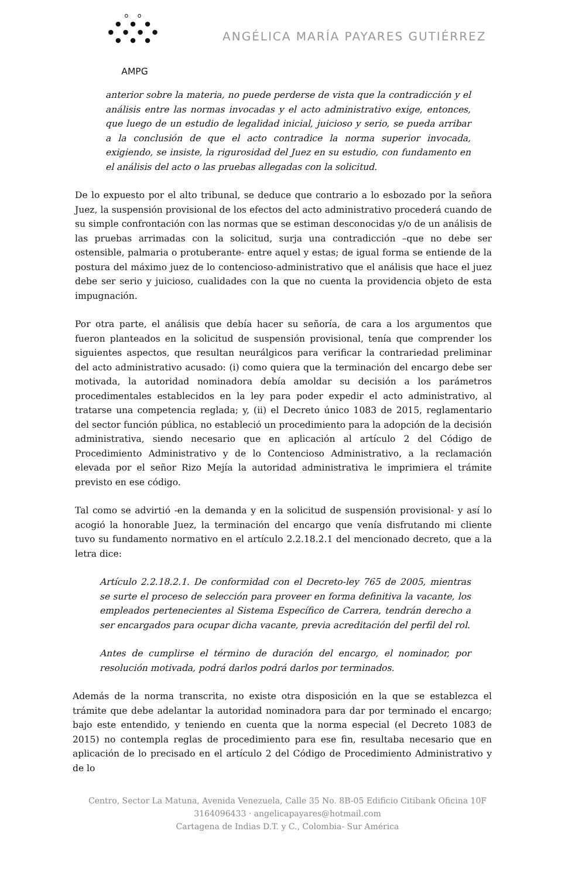o o
● ● ●
● ● ● ●
● ● ●
AMPG
ANGÉLICA MARÍA PAYARES GUTIÉRREZ
anterior sobre la materia, no puede perderse de vista que la contradicción y el análisis entre las normas invocadas y el acto administrativo exige, entonces, que luego de un estudio de legalidad inicial, juicioso y serio, se pueda arribar a la conclusión de que el acto contradice la norma superior invocada, exigiendo, se insiste, la rigurosidad del Juez en su estudio, con fundamento en el análisis del acto o las pruebas allegadas con la solicitud.
De lo expuesto por el alto tribunal, se deduce que contrario a lo esbozado por la señora Juez, la suspensión provisional de los efectos del acto administrativo procederá cuando de su simple confrontación con las normas que se estiman desconocidas y/o de un análisis de las pruebas arrimadas con la solicitud, surja una contradicción –que no debe ser ostensible, palmaria o protuberante- entre aquel y estas; de igual forma se entiende de la postura del máximo juez de lo contencioso-administrativo que el análisis que hace el juez debe ser serio y juicioso, cualidades con la que no cuenta la providencia objeto de esta impugnación.
Por otra parte, el análisis que debía hacer su señoría, de cara a los argumentos que fueron planteados en la solicitud de suspensión provisional, tenía que comprender los siguientes aspectos, que resultan neurálgicos para verificar la contrariedad preliminar del acto administrativo acusado: (i) como quiera que la terminación del encargo debe ser motivada, la autoridad nominadora debía amoldar su decisión a los parámetros procedimentales establecidos en la ley para poder expedir el acto administrativo, al tratarse una competencia reglada; y, (ii) el Decreto único 1083 de 2015, reglamentario del sector función pública, no estableció un procedimiento para la adopción de la decisión administrativa, siendo necesario que en aplicación al artículo 2 del Código de Procedimiento Administrativo y de lo Contencioso Administrativo, a la reclamación elevada por el señor Rizo Mejía la autoridad administrativa le imprimiera el trámite previsto en ese código.
Tal como se advirtió -en la demanda y en la solicitud de suspensión provisional- y así lo acogió la honorable Juez, la terminación del encargo que venía disfrutando mi cliente tuvo su fundamento normativo en el artículo 2.2.18.2.1 del mencionado decreto, que a la letra dice:
Artículo 2.2.18.2.1. De conformidad con el Decreto-ley 765 de 2005, mientras se surte el proceso de selección para proveer en forma definitiva la vacante, los empleados pertenecientes al Sistema Específico de Carrera, tendrán derecho a ser encargados para ocupar dicha vacante, previa acreditación del perfil del rol.
Antes de cumplirse el término de duración del encargo, el nominador, por resolución motivada, podrá darlos podrá darlos por terminados.
Además de la norma transcrita, no existe otra disposición en la que se establezca el trámite que debe adelantar la autoridad nominadora para dar por terminado el encargo; bajo este entendido, y teniendo en cuenta que la norma especial (el Decreto 1083 de 2015) no contempla reglas de procedimiento para ese fin, resultaba necesario que en aplicación de lo precisado en el artículo 2 del Código de Procedimiento Administrativo y de lo
Centro, Sector La Matuna, Avenida Venezuela, Calle 35 No. 8B-05 Edificio Citibank Oficina 10F
3164096433 · angelicapayares@hotmail.com
Cartagena de Indias D.T. y C., Colombia- Sur América